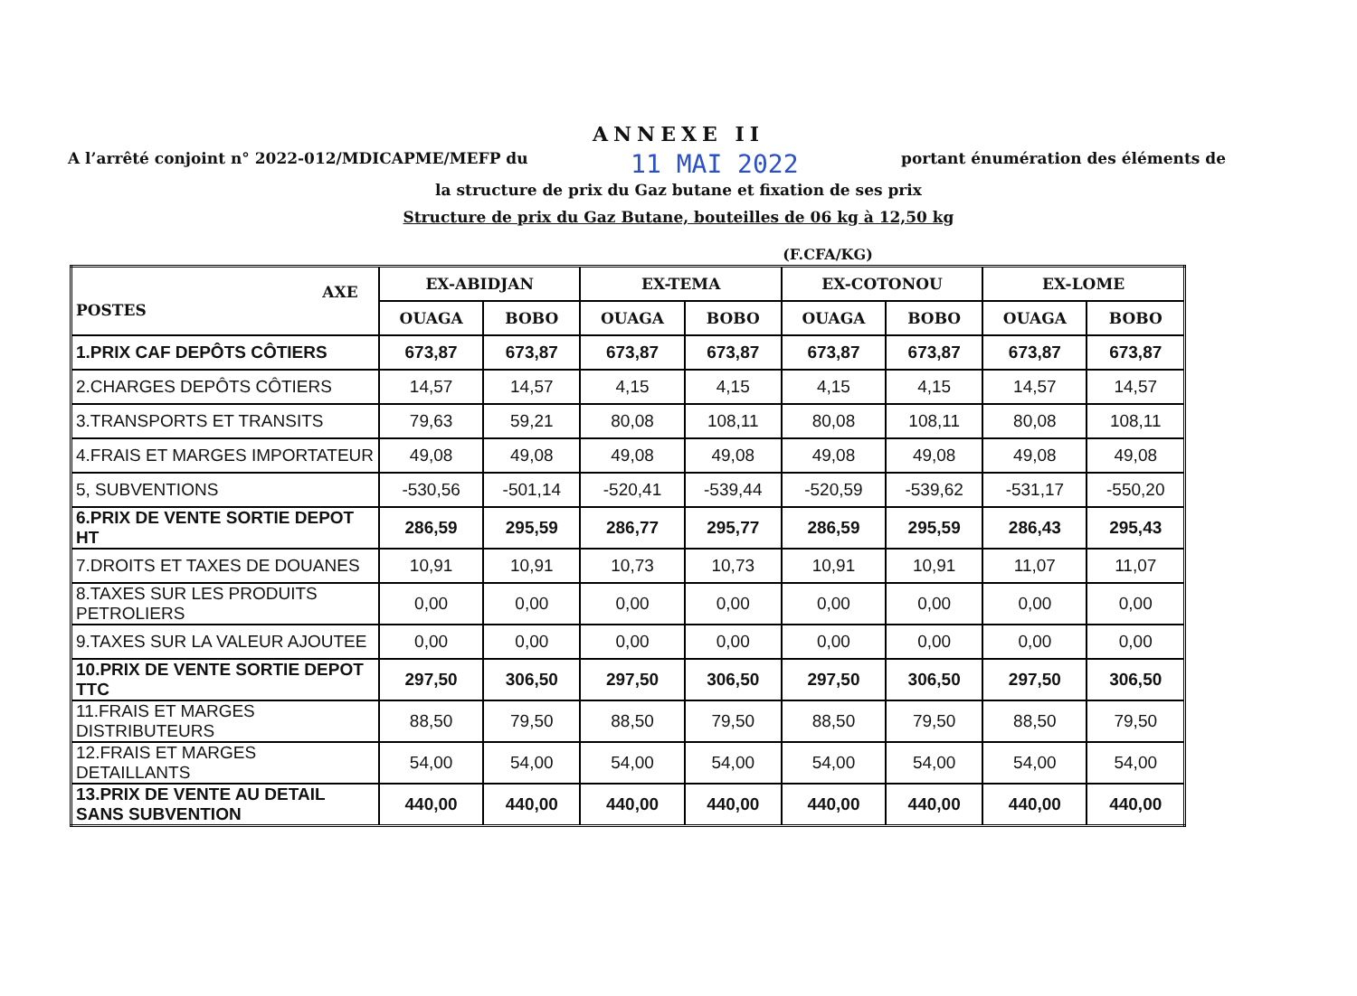ANNEXE II
A l’arrêté conjoint n° 2022-012/MDICAPME/MEFP du 11 MAI 2022 portant énumération des éléments de
la structure de prix du Gaz butane et fixation de ses prix
Structure de prix du Gaz Butane, bouteilles de 06 kg à 12,50 kg
(F.CFA/KG)
| AXE POSTES | EX-ABIDJAN | | EX-TEMA | | EX-COTONOU | | EX-LOME | |
| --- | --- | --- | --- | --- | --- | --- | --- | --- |
| | OUAGA | BOBO | OUAGA | BOBO | OUAGA | BOBO | OUAGA | BOBO |
| 1.PRIX CAF DEPÔTS CÔTIERS | 673,87 | 673,87 | 673,87 | 673,87 | 673,87 | 673,87 | 673,87 | 673,87 |
| 2.CHARGES DEPÔTS CÔTIERS | 14,57 | 14,57 | 4,15 | 4,15 | 4,15 | 4,15 | 14,57 | 14,57 |
| 3.TRANSPORTS ET TRANSITS | 79,63 | 59,21 | 80,08 | 108,11 | 80,08 | 108,11 | 80,08 | 108,11 |
| 4.FRAIS ET MARGES IMPORTATEUR | 49,08 | 49,08 | 49,08 | 49,08 | 49,08 | 49,08 | 49,08 | 49,08 |
| 5, SUBVENTIONS | -530,56 | -501,14 | -520,41 | -539,44 | -520,59 | -539,62 | -531,17 | -550,20 |
| 6.PRIX DE VENTE SORTIE DEPOT HT | 286,59 | 295,59 | 286,77 | 295,77 | 286,59 | 295,59 | 286,43 | 295,43 |
| 7.DROITS ET TAXES DE DOUANES | 10,91 | 10,91 | 10,73 | 10,73 | 10,91 | 10,91 | 11,07 | 11,07 |
| 8.TAXES SUR LES PRODUITS PETROLIERS | 0,00 | 0,00 | 0,00 | 0,00 | 0,00 | 0,00 | 0,00 | 0,00 |
| 9.TAXES SUR LA VALEUR AJOUTEE | 0,00 | 0,00 | 0,00 | 0,00 | 0,00 | 0,00 | 0,00 | 0,00 |
| 10.PRIX DE VENTE SORTIE DEPOT TTC | 297,50 | 306,50 | 297,50 | 306,50 | 297,50 | 306,50 | 297,50 | 306,50 |
| 11.FRAIS ET MARGES DISTRIBUTEURS | 88,50 | 79,50 | 88,50 | 79,50 | 88,50 | 79,50 | 88,50 | 79,50 |
| 12.FRAIS ET MARGES DETAILLANTS | 54,00 | 54,00 | 54,00 | 54,00 | 54,00 | 54,00 | 54,00 | 54,00 |
| 13.PRIX DE VENTE AU DETAIL SANS SUBVENTION | 440,00 | 440,00 | 440,00 | 440,00 | 440,00 | 440,00 | 440,00 | 440,00 |